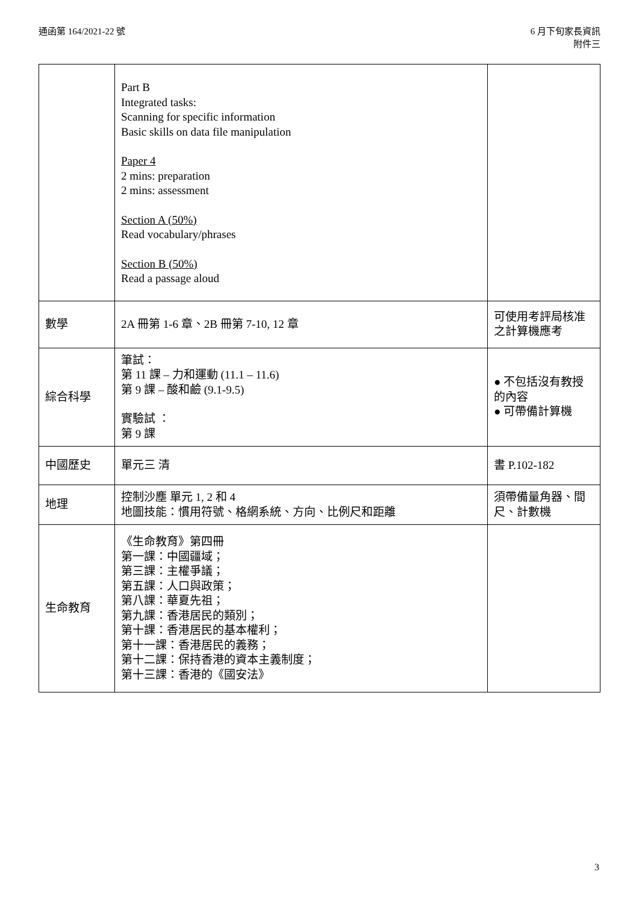通函第 164/2021-22 號 6 月下旬家長資訊
附件三
| | Part B Integrated tasks: Scanning for specific information Basic skills on data file manipulation Paper 4 2 mins: preparation 2 mins: assessment Section A (50%) Read vocabulary/phrases Section B (50%) Read a passage aloud | |
| 數學 | 2A 冊第 1-6 章、2B 冊第 7-10, 12 章 | 可使用考評局核准之計算機應考 |
| 綜合科學 | 筆試： 第 11 課 – 力和運動 (11.1 – 11.6) 第 9 課 – 酸和鹼 (9.1-9.5) 實驗試 ： 第 9 課 | ● 不包括沒有教授的內容 ● 可帶備計算機 |
| 中國歷史 | 單元三 清 | 書 P.102-182 |
| 地理 | 控制沙塵 單元 1, 2 和 4 地圖技能：慣用符號、格網系統、方向、比例尺和距離 | 須帶備量角器、間尺、計數機 |
| 生命教育 | 《生命教育》第四冊 第一課：中國疆域； 第三課：主權爭議； 第五課：人口與政策； 第八課：華夏先祖； 第九課：香港居民的類別； 第十課：香港居民的基本權利； 第十一課：香港居民的義務； 第十二課：保持香港的資本主義制度； 第十三課：香港的《國安法》 | |
3